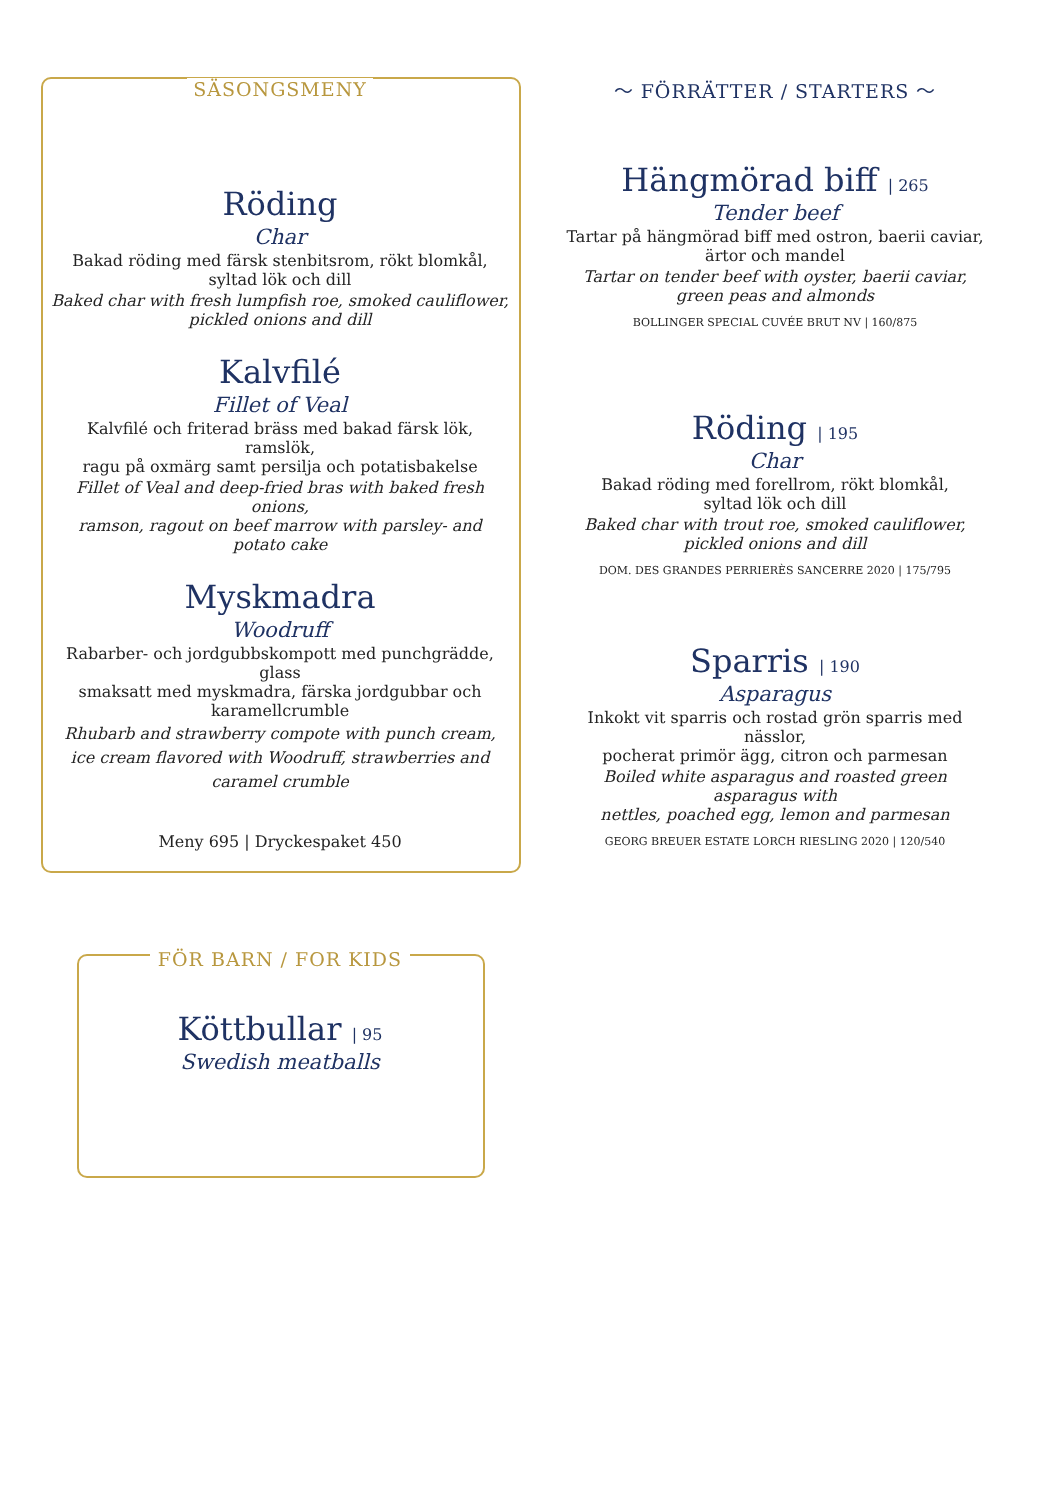SÄSONGSMENY
Röding
Char
Bakad röding med färsk stenbitsrom, rökt blomkål,
syltad lök och dill
Baked char with fresh lumpfish roe, smoked cauliflower,
pickled onions and dill
Kalvfilé
Fillet of Veal
Kalvfilé och friterad bräss med bakad färsk lök, ramslök,
ragu på oxmärg samt persilja och potatisbakelse
Fillet of Veal and deep-fried bras with baked fresh onions,
ramson, ragout on beef marrow with parsley- and potato cake
Myskmadra
Woodruff
Rabarber- och jordgubbskompott med punchgrädde, glass
smaksatt med myskmadra, färska jordgubbar och
karamellcrumble
Rhubarb and strawberry compote with punch cream,
ice cream flavored with Woodruff, strawberries and
caramel crumble
Meny 695 | Dryckespaket 450
～ FÖRRÄTTER / STARTERS ～
Hängmörad biff | 265
Tender beef
Tartar på hängmörad biff med ostron, baerii caviar,
ärtor och mandel
Tartar on tender beef with oyster, baerii caviar,
green peas and almonds
BOLLINGER SPECIAL CUVÉE BRUT NV | 160/875
Röding | 195
Char
Bakad röding med forellrom, rökt blomkål,
syltad lök och dill
Baked char with trout roe, smoked cauliflower,
pickled onions and dill
DOM. DES GRANDES PERRIERÈS SANCERRE 2020 | 175/795
Sparris | 190
Asparagus
Inkokt vit sparris och rostad grön sparris med nässlor,
pocherat primör ägg, citron och parmesan
Boiled white asparagus and roasted green asparagus with
nettles, poached egg, lemon and parmesan
GEORG BREUER ESTATE LORCH RIESLING 2020 | 120/540
FÖR BARN / FOR KIDS
Köttbullar | 95
Swedish meatballs